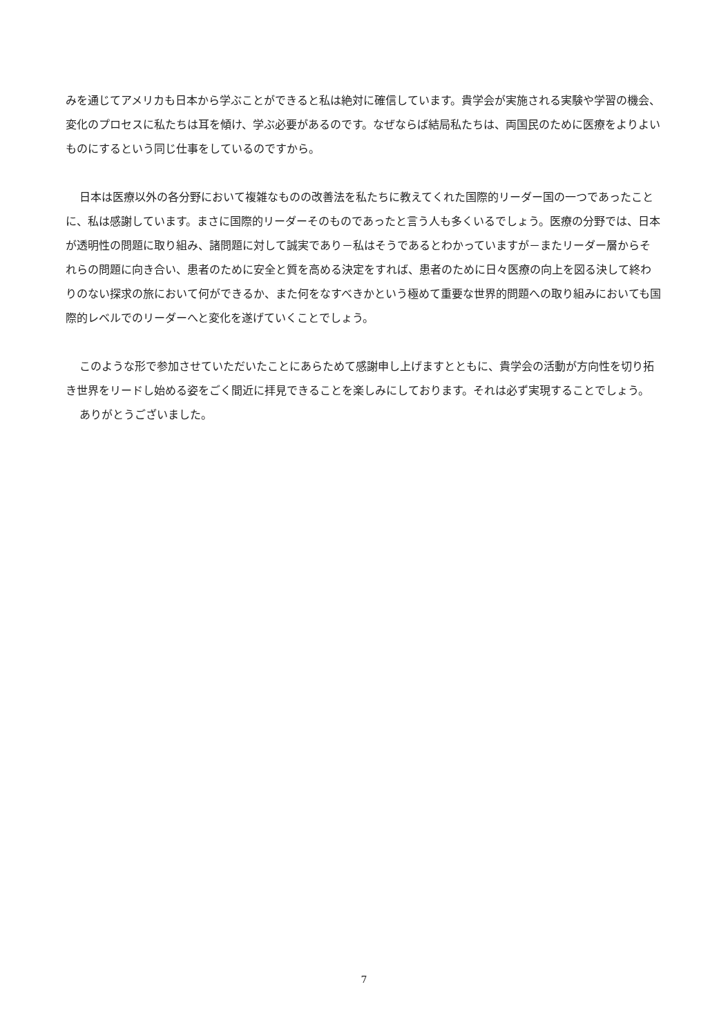みを通じてアメリカも日本から学ぶことができると私は絶対に確信しています。貴学会が実施される実験や学習の機会、変化のプロセスに私たちは耳を傾け、学ぶ必要があるのです。なぜならば結局私たちは、両国民のために医療をよりよいものにするという同じ仕事をしているのですから。
日本は医療以外の各分野において複雑なものの改善法を私たちに教えてくれた国際的リーダー国の一つであったことに、私は感謝しています。まさに国際的リーダーそのものであったと言う人も多くいるでしょう。医療の分野では、日本が透明性の問題に取り組み、諸問題に対して誠実であり－私はそうであるとわかっていますが－またリーダー層からそれらの問題に向き合い、患者のために安全と質を高める決定をすれば、患者のために日々医療の向上を図る決して終わりのない探求の旅において何ができるか、また何をなすべきかという極めて重要な世界的問題への取り組みにおいても国際的レベルでのリーダーへと変化を遂げていくことでしょう。
このような形で参加させていただいたことにあらためて感謝申し上げますとともに、貴学会の活動が方向性を切り拓き世界をリードし始める姿をごく間近に拝見できることを楽しみにしております。それは必ず実現することでしょう。
ありがとうございました。
7